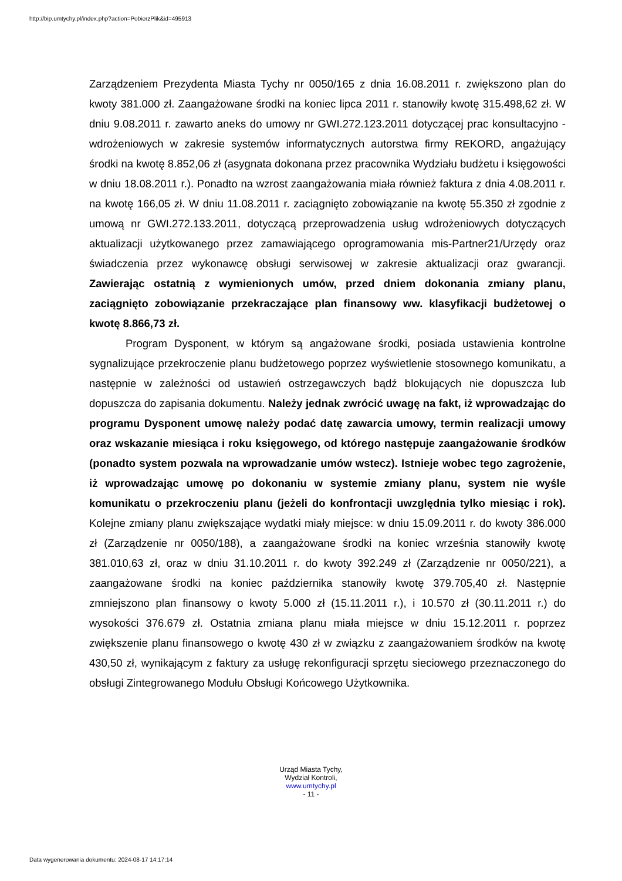http://bip.umtychy.pl/index.php?action=PobierzPlik&id=495913
Zarządzeniem Prezydenta Miasta Tychy nr 0050/165 z dnia 16.08.2011 r. zwiększono plan do kwoty 381.000 zł. Zaangażowane środki na koniec lipca 2011 r. stanowiły kwotę 315.498,62 zł. W dniu 9.08.2011 r. zawarto aneks do umowy nr GWI.272.123.2011 dotyczącej prac konsultacyjno - wdrożeniowych w zakresie systemów informatycznych autorstwa firmy REKORD, angażujący środki na kwotę 8.852,06 zł (asygnata dokonana przez pracownika Wydziału budżetu i księgowości w dniu 18.08.2011 r.). Ponadto na wzrost zaangażowania miała również faktura z dnia 4.08.2011 r. na kwotę 166,05 zł. W dniu 11.08.2011 r. zaciągnięto zobowiązanie na kwotę 55.350 zł zgodnie z umową nr GWI.272.133.2011, dotyczącą przeprowadzenia usług wdrożeniowych dotyczących aktualizacji użytkowanego przez zamawiającego oprogramowania mis-Partner21/Urzędy oraz świadczenia przez wykonawcę obsługi serwisowej w zakresie aktualizacji oraz gwarancji. Zawierając ostatnią z wymienionych umów, przed dniem dokonania zmiany planu, zaciągnięto zobowiązanie przekraczające plan finansowy ww. klasyfikacji budżetowej o kwotę 8.866,73 zł.
Program Dysponent, w którym są angażowane środki, posiada ustawienia kontrolne sygnalizujące przekroczenie planu budżetowego poprzez wyświetlenie stosownego komunikatu, a następnie w zależności od ustawień ostrzegawczych bądź blokujących nie dopuszcza lub dopuszcza do zapisania dokumentu. Należy jednak zwrócić uwagę na fakt, iż wprowadzając do programu Dysponent umowę należy podać datę zawarcia umowy, termin realizacji umowy oraz wskazanie miesiąca i roku księgowego, od którego następuje zaangażowanie środków (ponadto system pozwala na wprowadzanie umów wstecz). Istnieje wobec tego zagrożenie, iż wprowadzając umowę po dokonaniu w systemie zmiany planu, system nie wyśle komunikatu o przekroczeniu planu (jeżeli do konfrontacji uwzględnia tylko miesiąc i rok). Kolejne zmiany planu zwiększające wydatki miały miejsce: w dniu 15.09.2011 r. do kwoty 386.000 zł (Zarządzenie nr 0050/188), a zaangażowane środki na koniec września stanowiły kwotę 381.010,63 zł, oraz w dniu 31.10.2011 r. do kwoty 392.249 zł (Zarządzenie nr 0050/221), a zaangażowane środki na koniec października stanowiły kwotę 379.705,40 zł. Następnie zmniejszono plan finansowy o kwoty 5.000 zł (15.11.2011 r.), i 10.570 zł (30.11.2011 r.) do wysokości 376.679 zł. Ostatnia zmiana planu miała miejsce w dniu 15.12.2011 r. poprzez zwiększenie planu finansowego o kwotę 430 zł w związku z zaangażowaniem środków na kwotę 430,50 zł, wynikającym z faktury za usługę rekonfiguracji sprzętu sieciowego przeznaczonego do obsługi Zintegrowanego Modułu Obsługi Końcowego Użytkownika.
Urząd Miasta Tychy,
Wydział Kontroli,
www.umtychy.pl
- 11 -
Data wygenerowania dokumentu: 2024-08-17 14:17:14